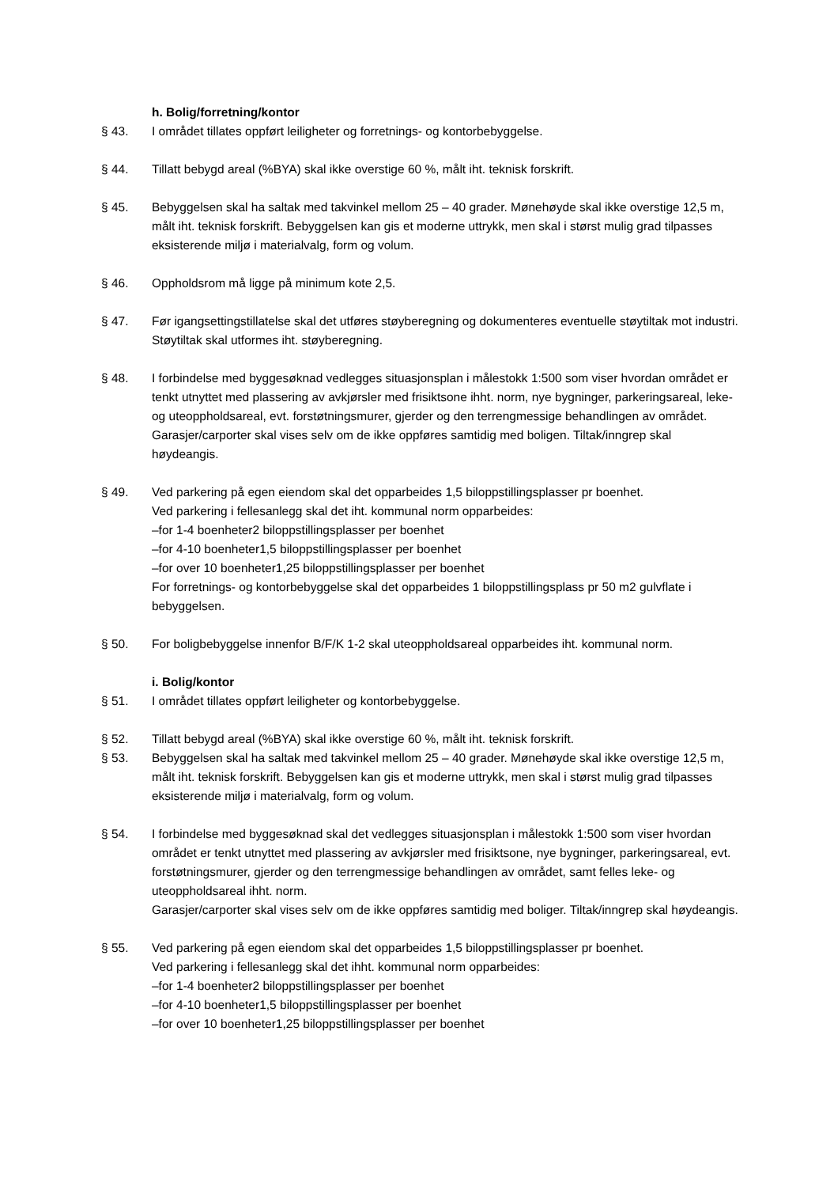h. Bolig/forretning/kontor
§ 43. I området tillates oppført leiligheter og forretnings- og kontorbebyggelse.
§ 44. Tillatt bebygd areal (%BYA) skal ikke overstige 60 %, målt iht. teknisk forskrift.
§ 45. Bebyggelsen skal ha saltak med takvinkel mellom 25 – 40 grader. Mønehøyde skal ikke overstige 12,5 m, målt iht. teknisk forskrift. Bebyggelsen kan gis et moderne uttrykk, men skal i størst mulig grad tilpasses eksisterende miljø i materialvalg, form og volum.
§ 46. Oppholdsrom må ligge på minimum kote 2,5.
§ 47. Før igangsettingstillatelse skal det utføres støyberegning og dokumenteres eventuelle støytiltak mot industri. Støytiltak skal utformes iht. støyberegning.
§ 48. I forbindelse med byggesøknad vedlegges situasjonsplan i målestokk 1:500 som viser hvordan området er tenkt utnyttet med plassering av avkjørsler med frisiktsone ihht. norm, nye bygninger, parkeringsareal, leke- og uteoppholdsareal, evt. forstøtningsmurer, gjerder og den terrengmessige behandlingen av området. Garasjer/carporter skal vises selv om de ikke oppføres samtidig med boligen. Tiltak/inngrep skal høydeangis.
§ 49. Ved parkering på egen eiendom skal det opparbeides 1,5 biloppstillingsplasser pr boenhet.
Ved parkering i fellesanlegg skal det iht. kommunal norm opparbeides:
–for 1-4 boenheter2 biloppstillingsplasser per boenhet
–for 4-10 boenheter1,5 biloppstillingsplasser per boenhet
–for over 10 boenheter1,25 biloppstillingsplasser per boenhet
For forretnings- og kontorbebyggelse skal det opparbeides 1 biloppstillingsplass pr 50 m2 gulvflate i bebyggelsen.
§ 50. For boligbebyggelse innenfor B/F/K 1-2 skal uteoppholdsareal opparbeides iht. kommunal norm.
i. Bolig/kontor
§ 51. I området tillates oppført leiligheter og kontorbebyggelse.
§ 52. Tillatt bebygd areal (%BYA) skal ikke overstige 60 %, målt iht. teknisk forskrift.
§ 53. Bebyggelsen skal ha saltak med takvinkel mellom 25 – 40 grader. Mønehøyde skal ikke overstige 12,5 m, målt iht. teknisk forskrift. Bebyggelsen kan gis et moderne uttrykk, men skal i størst mulig grad tilpasses eksisterende miljø i materialvalg, form og volum.
§ 54. I forbindelse med byggesøknad skal det vedlegges situasjonsplan i målestokk 1:500 som viser hvordan området er tenkt utnyttet med plassering av avkjørsler med frisiktsone, nye bygninger, parkeringsareal, evt. forstøtningsmurer, gjerder og den terrengmessige behandlingen av området, samt felles leke- og uteoppholdsareal ihht. norm.
Garasjer/carporter skal vises selv om de ikke oppføres samtidig med boliger. Tiltak/inngrep skal høydeangis.
§ 55. Ved parkering på egen eiendom skal det opparbeides 1,5 biloppstillingsplasser pr boenhet.
Ved parkering i fellesanlegg skal det ihht. kommunal norm opparbeides:
–for 1-4 boenheter2 biloppstillingsplasser per boenhet
–for 4-10 boenheter1,5 biloppstillingsplasser per boenhet
–for over 10 boenheter1,25 biloppstillingsplasser per boenhet